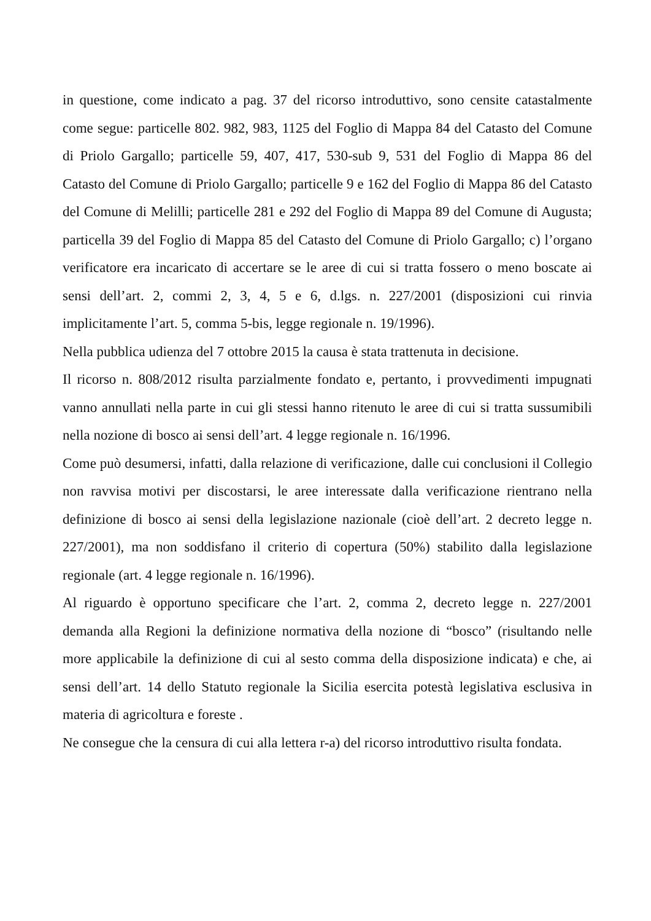in questione, come indicato a pag. 37 del ricorso introduttivo, sono censite catastalmente come segue: particelle 802. 982, 983, 1125 del Foglio di Mappa 84 del Catasto del Comune di Priolo Gargallo; particelle 59, 407, 417, 530-sub 9, 531 del Foglio di Mappa 86 del Catasto del Comune di Priolo Gargallo; particelle 9 e 162 del Foglio di Mappa 86 del Catasto del Comune di Melilli; particelle 281 e 292 del Foglio di Mappa 89 del Comune di Augusta; particella 39 del Foglio di Mappa 85 del Catasto del Comune di Priolo Gargallo; c) l’organo verificatore era incaricato di accertare se le aree di cui si tratta fossero o meno boscate ai sensi dell’art. 2, commi 2, 3, 4, 5 e 6, d.lgs. n. 227/2001 (disposizioni cui rinvia implicitamente l’art. 5, comma 5-bis, legge regionale n. 19/1996).
Nella pubblica udienza del 7 ottobre 2015 la causa è stata trattenuta in decisione.
Il ricorso n. 808/2012 risulta parzialmente fondato e, pertanto, i provvedimenti impugnati vanno annullati nella parte in cui gli stessi hanno ritenuto le aree di cui si tratta sussumibili nella nozione di bosco ai sensi dell’art. 4 legge regionale n. 16/1996.
Come può desumersi, infatti, dalla relazione di verificazione, dalle cui conclusioni il Collegio non ravvisa motivi per discostarsi, le aree interessate dalla verificazione rientrano nella definizione di bosco ai sensi della legislazione nazionale (cioè dell’art. 2 decreto legge n. 227/2001), ma non soddisfano il criterio di copertura (50%) stabilito dalla legislazione regionale (art. 4 legge regionale n. 16/1996).
Al riguardo è opportuno specificare che l’art. 2, comma 2, decreto legge n. 227/2001 demanda alla Regioni la definizione normativa della nozione di “bosco” (risultando nelle more applicabile la definizione di cui al sesto comma della disposizione indicata) e che, ai sensi dell’art. 14 dello Statuto regionale la Sicilia esercita potestà legislativa esclusiva in materia di agricoltura e foreste .
Ne consegue che la censura di cui alla lettera r-a) del ricorso introduttivo risulta fondata.